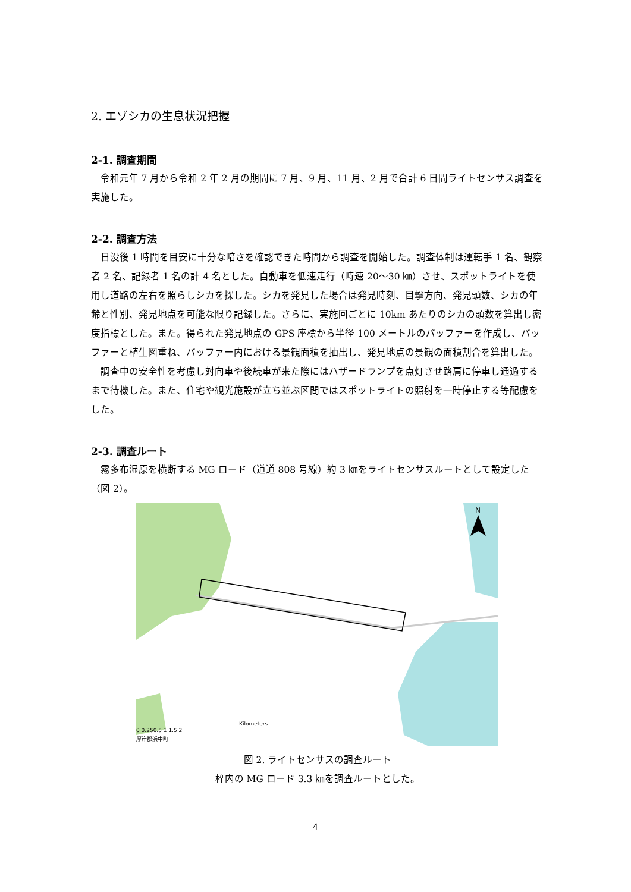2. エゾシカの生息状況把握
2-1. 調査期間
令和元年 7 月から令和 2 年 2 月の期間に 7 月、9 月、11 月、2 月で合計 6 日間ライトセンサス調査を実施した。
2-2. 調査方法
日没後 1 時間を目安に十分な暗さを確認できた時間から調査を開始した。調査体制は運転手 1 名、観察者 2 名、記録者 1 名の計 4 名とした。自動車を低速走行（時速 20～30 ㎞）させ、スポットライトを使用し道路の左右を照らしシカを探した。シカを発見した場合は発見時刻、目撃方向、発見頭数、シカの年齢と性別、発見地点を可能な限り記録した。さらに、実施回ごとに 10km あたりのシカの頭数を算出し密度指標とした。また。得られた発見地点の GPS 座標から半径 100 メートルのバッファーを作成し、バッファーと植生図重ね、バッファー内における景観面積を抽出し、発見地点の景観の面積割合を算出した。
調査中の安全性を考慮し対向車や後続車が来た際にはハザードランプを点灯させ路肩に停車し通過するまで待機した。また、住宅や観光施設が立ち並ぶ区間ではスポットライトの照射を一時停止する等配慮をした。
2-3. 調査ルート
霧多布湿原を横断する MG ロード（道道 808 号線）約 3 ㎞をライトセンサスルートとして設定した（図 2）。
N
0 0.250.5 1 1.5 2
Kilometers
厚岸郡浜中町
図 2. ライトセンサスの調査ルート
枠内の MG ロード 3.3 ㎞を調査ルートとした。
4